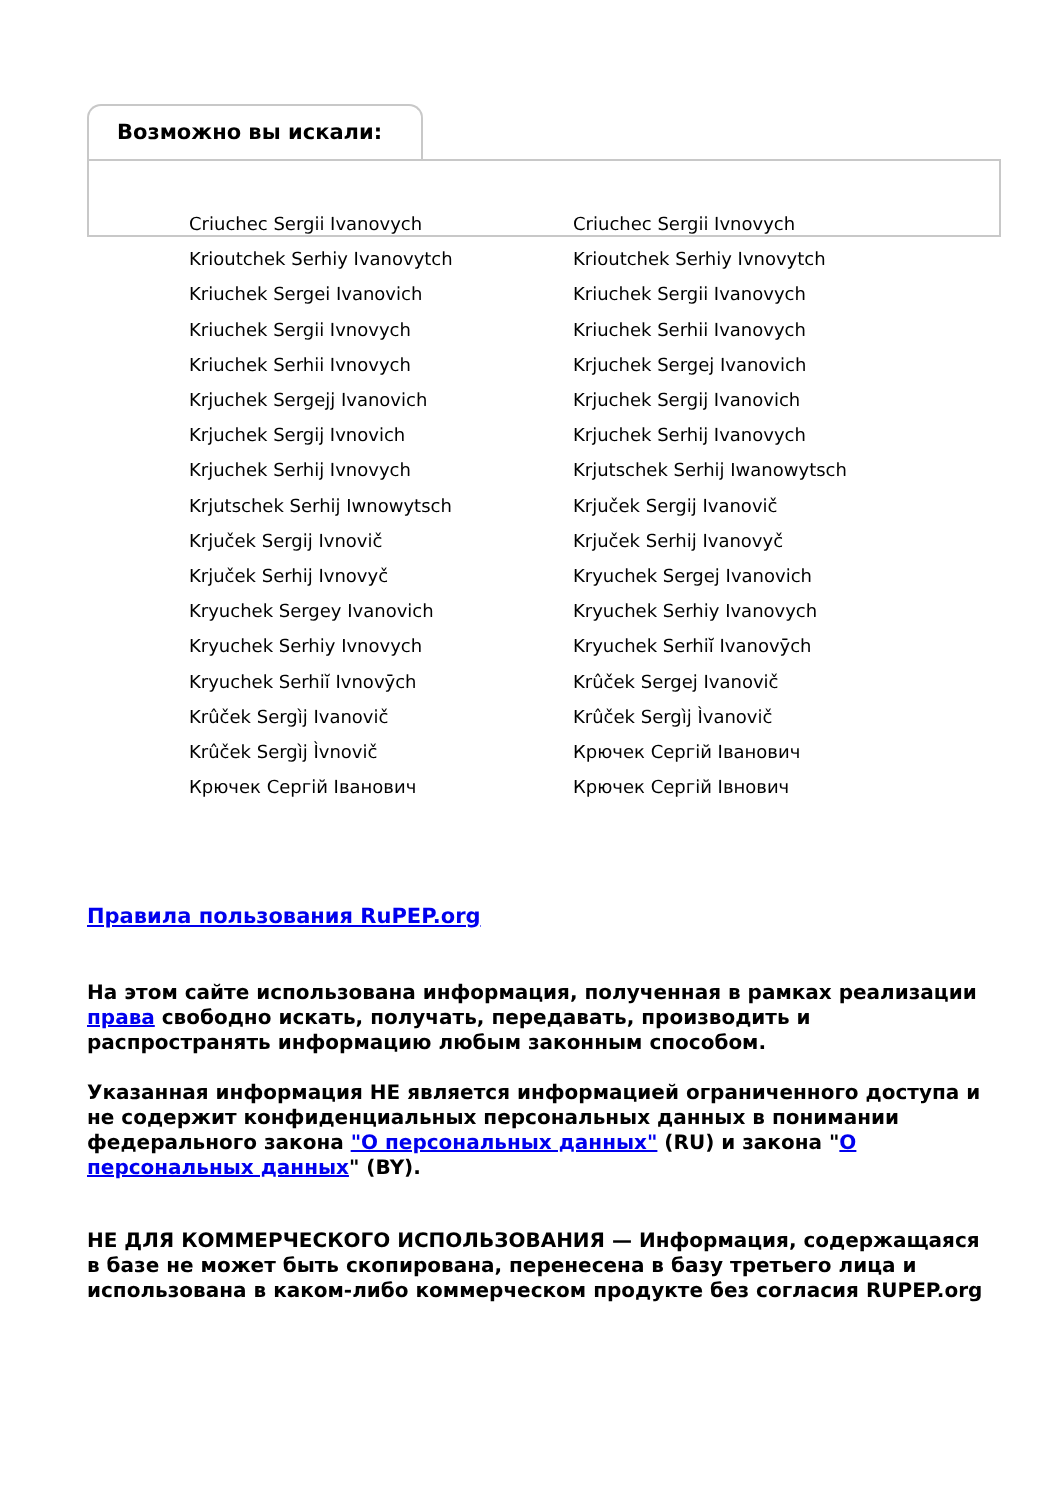Возможно вы искали:
| Criuchec Sergii Ivanovych | Criuchec Sergii Ivnovych |
| Krioutchek Serhiy Ivanovytch | Krioutchek Serhiy Ivnovytch |
| Kriuchek Sergei Ivanovich | Kriuchek Sergii Ivanovych |
| Kriuchek Sergii Ivnovych | Kriuchek Serhii Ivanovych |
| Kriuchek Serhii Ivnovych | Krjuchek Sergej Ivanovich |
| Krjuchek Sergejj Ivanovich | Krjuchek Sergij Ivanovich |
| Krjuchek Sergij Ivnovich | Krjuchek Serhij Ivanovych |
| Krjuchek Serhij Ivnovych | Krjutschek Serhij Iwanowytsch |
| Krjutschek Serhij Iwnowytsch | Krjuček Sergij Ivanovič |
| Krjuček Sergij Ivnovič | Krjuček Serhij Ivanovyč |
| Krjuček Serhij Ivnovyč | Kryuchek Sergej Ivanovich |
| Kryuchek Sergey Ivanovich | Kryuchek Serhiy Ivanovych |
| Kryuchek Serhiy Ivnovych | Kryuchek Serhiĭ Ivanovȳch |
| Kryuchek Serhiĭ Ivnovȳch | Krûček Sergej Ivanovič |
| Krûček Sergìj Ivanovič | Krûček Sergìj Ìvanovič |
| Krûček Sergìj Ìvnovič | Крючек Сергій Іванович |
| Крючек Сергій Іванович | Крючек Сергій Івнович |
Правила пользования RuPEP.org
На этом сайте использована информация, полученная в рамках реализации права свободно искать, получать, передавать, производить и распространять информацию любым законным способом.
Указанная информация НЕ является информацией ограниченного доступа и не содержит конфиденциальных персональных данных в понимании федерального закона "О персональных данных" (RU) и закона "О персональных данных" (BY).
НЕ ДЛЯ КОММЕРЧЕСКОГО ИСПОЛЬЗОВАНИЯ — Информация, содержащаяся в базе не может быть скопирована, перенесена в базу третьего лица и использована в каком-либо коммерческом продукте без согласия RUPEP.org